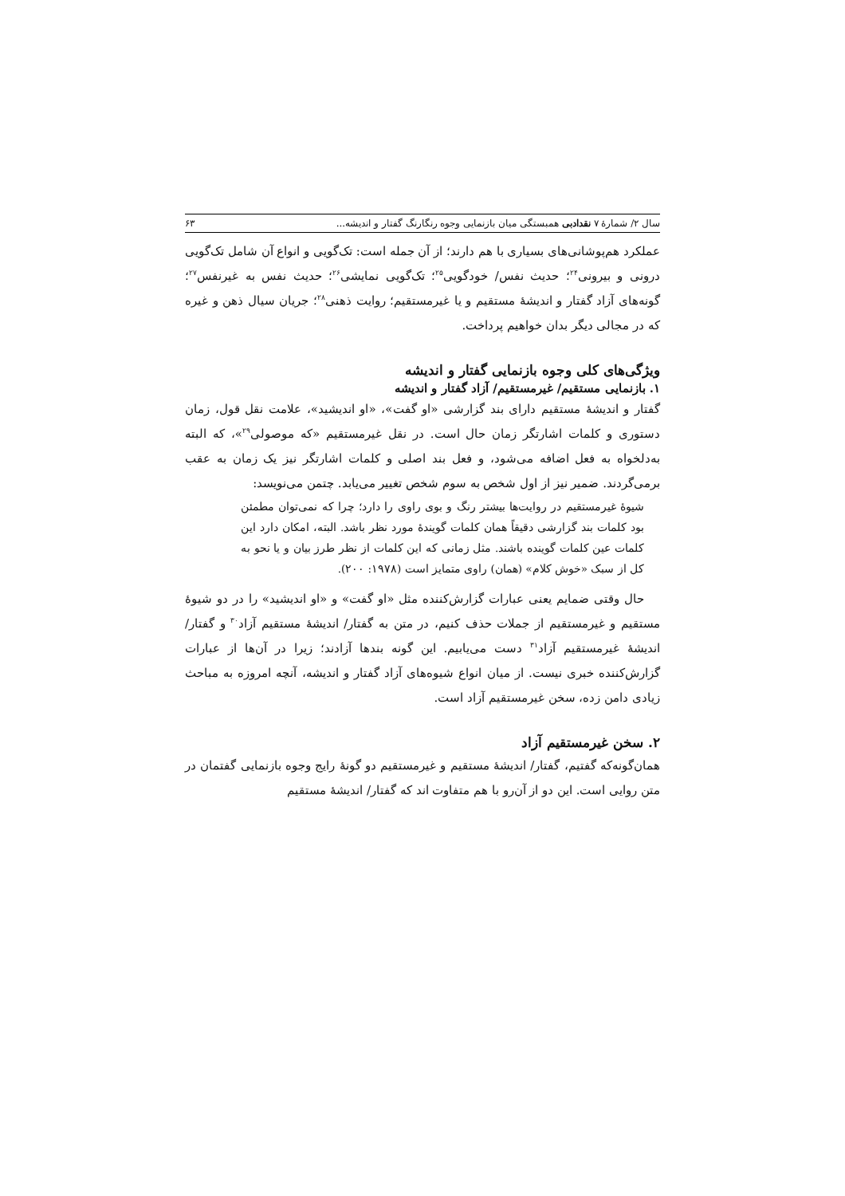سال ۲/ شمارهٔ ۷ نقدادبی همبستگی میان بازنمایی وجوه رنگارنگ گفتار و اندیشه... ۶۳
عملکرد هم‌پوشانی‌های بسیاری با هم دارند؛ از آن جمله است: تک‌گویی و انواع آن شامل تک‌گویی درونی و بیرونی<sup>۲۴</sup>؛ حدیث نفس/ خودگویی<sup>۲۵</sup>؛ تک‌گویی نمایشی<sup>۲۶</sup>؛ حدیث نفس به غیرنفس<sup>۲۷</sup>؛ گونه‌های آزاد گفتار و اندیشهٔ مستقیم و یا غیرمستقیم؛ روایت ذهنی<sup>۲۸</sup>؛ جریان سیال ذهن و غیره که در مجالی دیگر بدان خواهیم پرداخت.
ویژگی‌های کلی وجوه بازنمایی گفتار و اندیشه
۱. بازنمایی مستقیم/ غیرمستقیم/ آزاد گفتار و اندیشه
گفتار و اندیشهٔ مستقیم دارای بند گزارشی «او گفت»، «او اندیشید»، علامت نقل قول، زمان دستوری و کلمات اشارتگر زمان حال است. در نقل غیرمستقیم «که موصولی<sup>۲۹</sup>»، که البته به‌دلخواه به فعل اضافه می‌شود، و فعل بند اصلی و کلمات اشارتگر نیز یک زمان به عقب برمی‌گردند. ضمیر نیز از اول شخص به سوم شخص تغییر می‌یابد. چتمن می‌نویسد:
شیوهٔ غیرمستقیم در روایت‌ها بیشتر رنگ و بوی راوی را دارد؛ چرا که نمی‌توان مطمئن بود کلمات بند گزارشی دقیقاً همان کلمات گویندهٔ مورد نظر باشد. البته، امکان دارد این کلمات عین کلمات گوینده باشند. مثل زمانی که این کلمات از نظر طرز بیان و یا نحو به کل از سبک «خوش کلام» (همان) راوی متمایز است (۱۹۷۸: ۲۰۰).
حال وقتی ضمایم یعنی عبارات گزارش‌کننده مثل «او گفت» و «او اندیشید» را در دو شیوهٔ مستقیم و غیرمستقیم از جملات حذف کنیم، در متن به گفتار/ اندیشهٔ مستقیم آزاد<sup>۳۰</sup> و گفتار/ اندیشهٔ غیرمستقیم آزاد<sup>۳۱</sup> دست می‌یابیم. این گونه بندها آزادند؛ زیرا در آن‌ها از عبارات گزارش‌کننده خبری نیست. از میان انواع شیوه‌های آزاد گفتار و اندیشه، آنچه امروزه به مباحث زیادی دامن زده، سخن غیرمستقیم آزاد است.
۲. سخن غیرمستقیم آزاد
همان‌گونه‌که گفتیم، گفتار/ اندیشهٔ مستقیم و غیرمستقیم دو گونهٔ رایج وجوه بازنمایی گفتمان در متن روایی است. این دو از آن‌رو با هم متفاوت اند که گفتار/ اندیشهٔ مستقیم